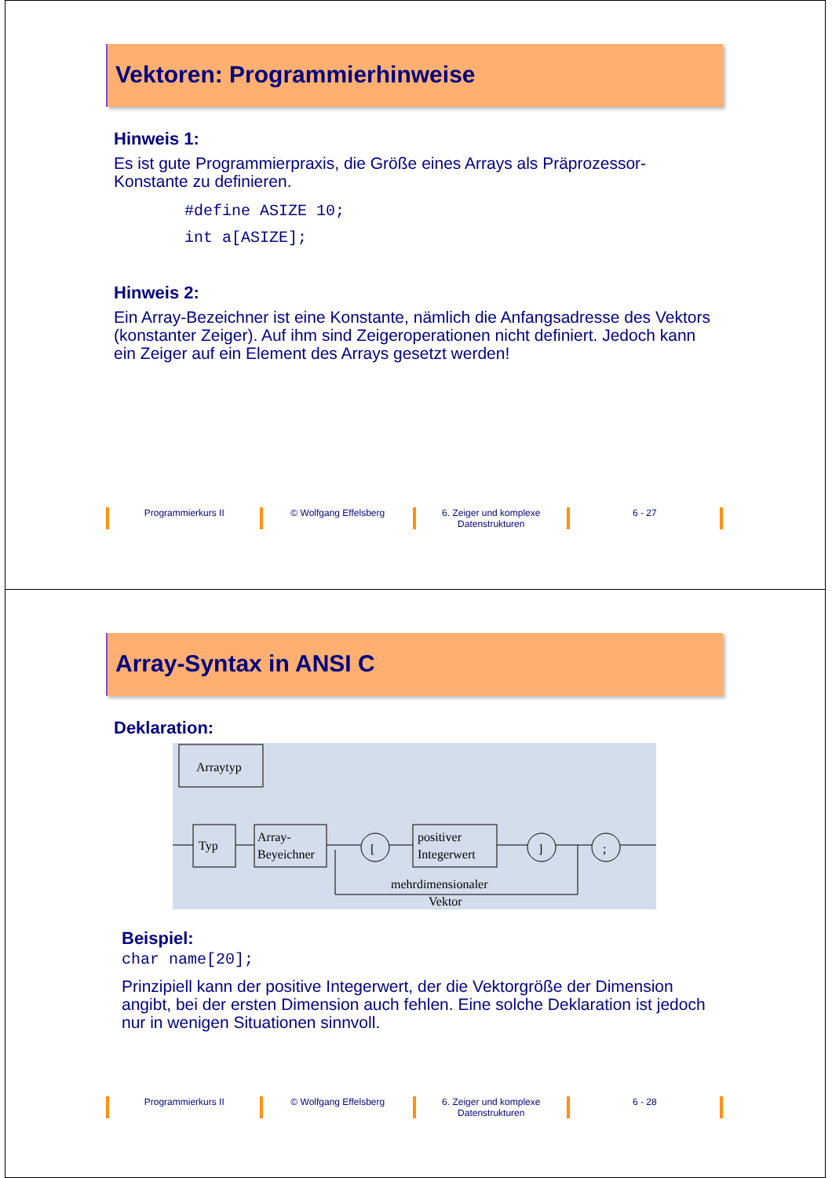Vektoren: Programmierhinweise
Hinweis 1:
Es ist gute Programmierpraxis, die Größe eines Arrays als Präprozessor-Konstante zu definieren.
#define ASIZE 10;
int a[ASIZE];
Hinweis 2:
Ein Array-Bezeichner ist eine Konstante, nämlich die Anfangsadresse des Vektors (konstanter Zeiger). Auf ihm sind Zeigeroperationen nicht definiert. Jedoch kann ein Zeiger auf ein Element des Arrays gesetzt werden!
Programmierkurs II © Wolfgang Effelsberg 6. Zeiger und komplexe Datenstrukturen
6 - 27
Array-Syntax in ANSI C
Deklaration:
Arraytyp
Typ
Array-
Beyeichner
[
positiver
Integerwert
]
;
mehrdimensionaler
Vektor
Beispiel:
char name[20];
Prinzipiell kann der positive Integerwert, der die Vektorgröße der Dimension angibt, bei der ersten Dimension auch fehlen. Eine solche Deklaration ist jedoch nur in wenigen Situationen sinnvoll.
Programmierkurs II © Wolfgang Effelsberg 6. Zeiger und komplexe Datenstrukturen
6 - 28